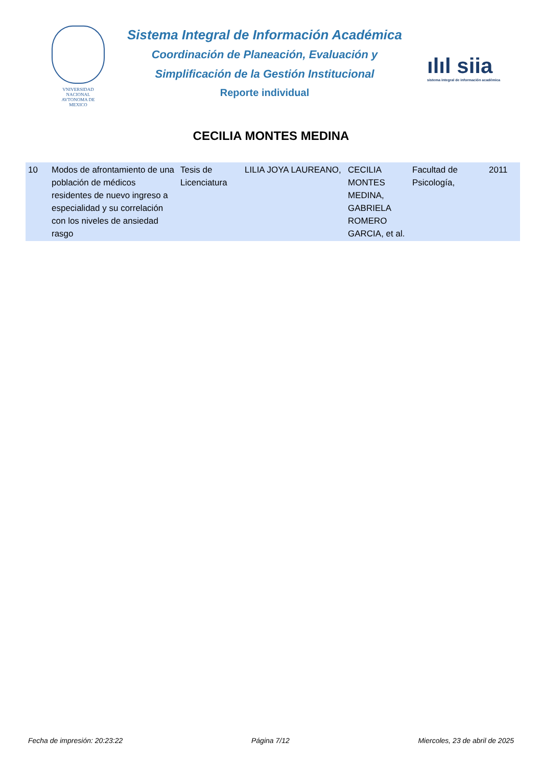VNIVERSIDAD NACIONAL
AVTONOMA DE
MEXICO
Sistema Integral de Información Académica
Coordinación de Planeación, Evaluación y
Simplificación de la Gestión Institucional
Reporte individual
ılıl siia
sistema integral de información académica
CECILIA MONTES MEDINA
| 10 | Modos de afrontamiento de una población de médicos residentes de nuevo ingreso a especialidad y su correlación con los niveles de ansiedad rasgo | Tesis de Licenciatura | LILIA JOYA LAUREANO, | CECILIA MONTES MEDINA, GABRIELA ROMERO GARCIA, et al. | Facultad de Psicología, | 2011 |
Fecha de impresión: 20:23:22 Página 7/12 Miercoles, 23 de abril de 2025